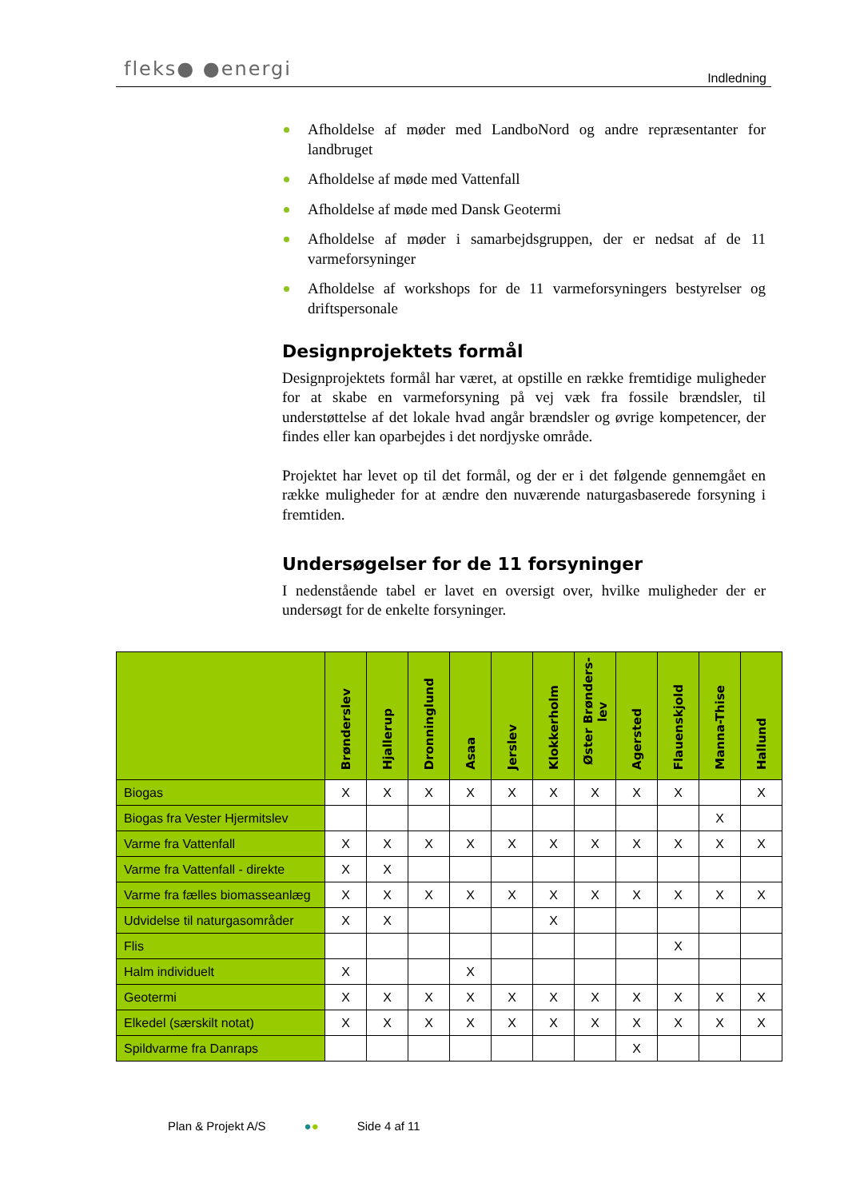fleks● ●energi Indledning
Afholdelse af møder med LandboNord og andre repræsentanter for landbruget
Afholdelse af møde med Vattenfall
Afholdelse af møde med Dansk Geotermi
Afholdelse af møder i samarbejdsgruppen, der er nedsat af de 11 varmeforsyninger
Afholdelse af workshops for de 11 varmeforsyningers bestyrelser og driftspersonale
Designprojektets formål
Designprojektets formål har været, at opstille en række fremtidige muligheder for at skabe en varmeforsyning på vej væk fra fossile brændsler, til understøttelse af det lokale hvad angår brændsler og øvrige kompetencer, der findes eller kan oparbejdes i det nordjyske område.
Projektet har levet op til det formål, og der er i det følgende gennemgået en række muligheder for at ændre den nuværende naturgasbaserede forsyning i fremtiden.
Undersøgelser for de 11 forsyninger
I nedenstående tabel er lavet en oversigt over, hvilke muligheder der er undersøgt for de enkelte forsyninger.
| | Brønderslev | Hjallerup | Dronninglund | Asaa | Jerslev | Klokkerholm | Øster Brønders-lev | Agersted | Flauenskjold | Manna-Thise | Hallund |
| --- | --- | --- | --- | --- | --- | --- | --- | --- | --- | --- | --- |
| Biogas | X | X | X | X | X | X | X | X | X | | X |
| Biogas fra Vester Hjermitslev | | | | | | | | | | X | |
| Varme fra Vattenfall | X | X | X | X | X | X | X | X | X | X | X |
| Varme fra Vattenfall - direkte | X | X | | | | | | | | | |
| Varme fra fælles biomasseanlæg | X | X | X | X | X | X | X | X | X | X | X |
| Udvidelse til naturgasområder | X | X | | | | X | | | | | |
| Flis | | | | | | | | | X | | |
| Halm individuelt | X | | | X | | | | | | | |
| Geotermi | X | X | X | X | X | X | X | X | X | X | X |
| Elkedel (særskilt notat) | X | X | X | X | X | X | X | X | X | X | X |
| Spildvarme fra Danraps | | | | | | | | X | | | |
Plan & Projekt A/S ●● Side 4 af 11